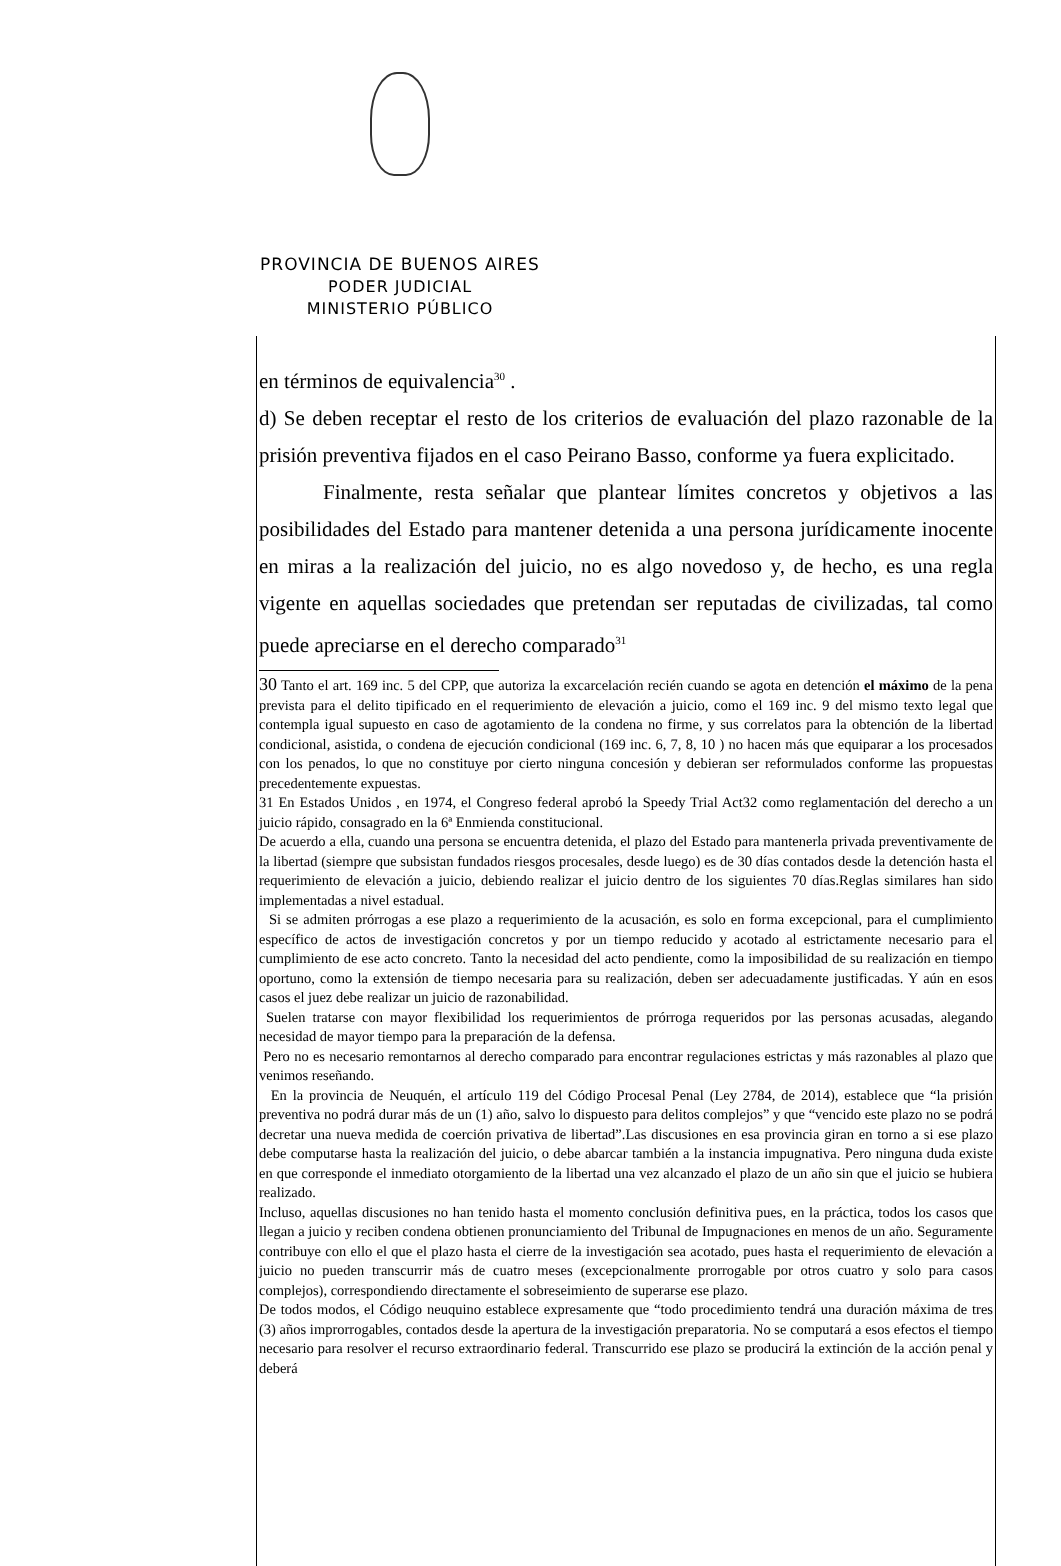PROVINCIA DE BUENOS AIRES
PODER JUDICIAL
MINISTERIO PÚBLICO
en términos de equivalencia<sup>30</sup> .
d) Se deben receptar el resto de los criterios de evaluación del plazo razonable de la prisión preventiva fijados en el caso Peirano Basso, conforme ya fuera explicitado.
Finalmente, resta señalar que plantear límites concretos y objetivos a las posibilidades del Estado para mantener detenida a una persona jurídicamente inocente en miras a la realización del juicio, no es algo novedoso y, de hecho, es una regla vigente en aquellas sociedades que pretendan ser reputadas de civilizadas, tal como puede apreciarse en el derecho comparado<sup>31</sup>
30 Tanto el art. 169 inc. 5 del CPP, que autoriza la excarcelación recién cuando se agota en detención el máximo de la pena prevista para el delito tipificado en el requerimiento de elevación a juicio, como el 169 inc. 9 del mismo texto legal que contempla igual supuesto en caso de agotamiento de la condena no firme, y sus correlatos para la obtención de la libertad condicional, asistida, o condena de ejecución condicional (169 inc. 6, 7, 8, 10 ) no hacen más que equiparar a los procesados con los penados, lo que no constituye por cierto ninguna concesión y debieran ser reformulados conforme las propuestas precedentemente expuestas.
31 En Estados Unidos , en 1974, el Congreso federal aprobó la Speedy Trial Act32 como reglamentación del derecho a un juicio rápido, consagrado en la 6ª Enmienda constitucional.
De acuerdo a ella, cuando una persona se encuentra detenida, el plazo del Estado para mantenerla privada preventivamente de la libertad (siempre que subsistan fundados riesgos procesales, desde luego) es de 30 días contados desde la detención hasta el requerimiento de elevación a juicio, debiendo realizar el juicio dentro de los siguientes 70 días.Reglas similares han sido implementadas a nivel estadual.
Si se admiten prórrogas a ese plazo a requerimiento de la acusación, es solo en forma excepcional, para el cumplimiento específico de actos de investigación concretos y por un tiempo reducido y acotado al estrictamente necesario para el cumplimiento de ese acto concreto. Tanto la necesidad del acto pendiente, como la imposibilidad de su realización en tiempo oportuno, como la extensión de tiempo necesaria para su realización, deben ser adecuadamente justificadas. Y aún en esos casos el juez debe realizar un juicio de razonabilidad.
Suelen tratarse con mayor flexibilidad los requerimientos de prórroga requeridos por las personas acusadas, alegando necesidad de mayor tiempo para la preparación de la defensa.
Pero no es necesario remontarnos al derecho comparado para encontrar regulaciones estrictas y más razonables al plazo que venimos reseñando.
En la provincia de Neuquén, el artículo 119 del Código Procesal Penal (Ley 2784, de 2014), establece que “la prisión preventiva no podrá durar más de un (1) año, salvo lo dispuesto para delitos complejos” y que “vencido este plazo no se podrá decretar una nueva medida de coerción privativa de libertad”.Las discusiones en esa provincia giran en torno a si ese plazo debe computarse hasta la realización del juicio, o debe abarcar también a la instancia impugnativa. Pero ninguna duda existe en que corresponde el inmediato otorgamiento de la libertad una vez alcanzado el plazo de un año sin que el juicio se hubiera realizado.
Incluso, aquellas discusiones no han tenido hasta el momento conclusión definitiva pues, en la práctica, todos los casos que llegan a juicio y reciben condena obtienen pronunciamiento del Tribunal de Impugnaciones en menos de un año. Seguramente contribuye con ello el que el plazo hasta el cierre de la investigación sea acotado, pues hasta el requerimiento de elevación a juicio no pueden transcurrir más de cuatro meses (excepcionalmente prorrogable por otros cuatro y solo para casos complejos), correspondiendo directamente el sobreseimiento de superarse ese plazo.
De todos modos, el Código neuquino establece expresamente que “todo procedimiento tendrá una duración máxima de tres (3) años improrrogables, contados desde la apertura de la investigación preparatoria. No se computará a esos efectos el tiempo necesario para resolver el recurso extraordinario federal. Transcurrido ese plazo se producirá la extinción de la acción penal y deberá